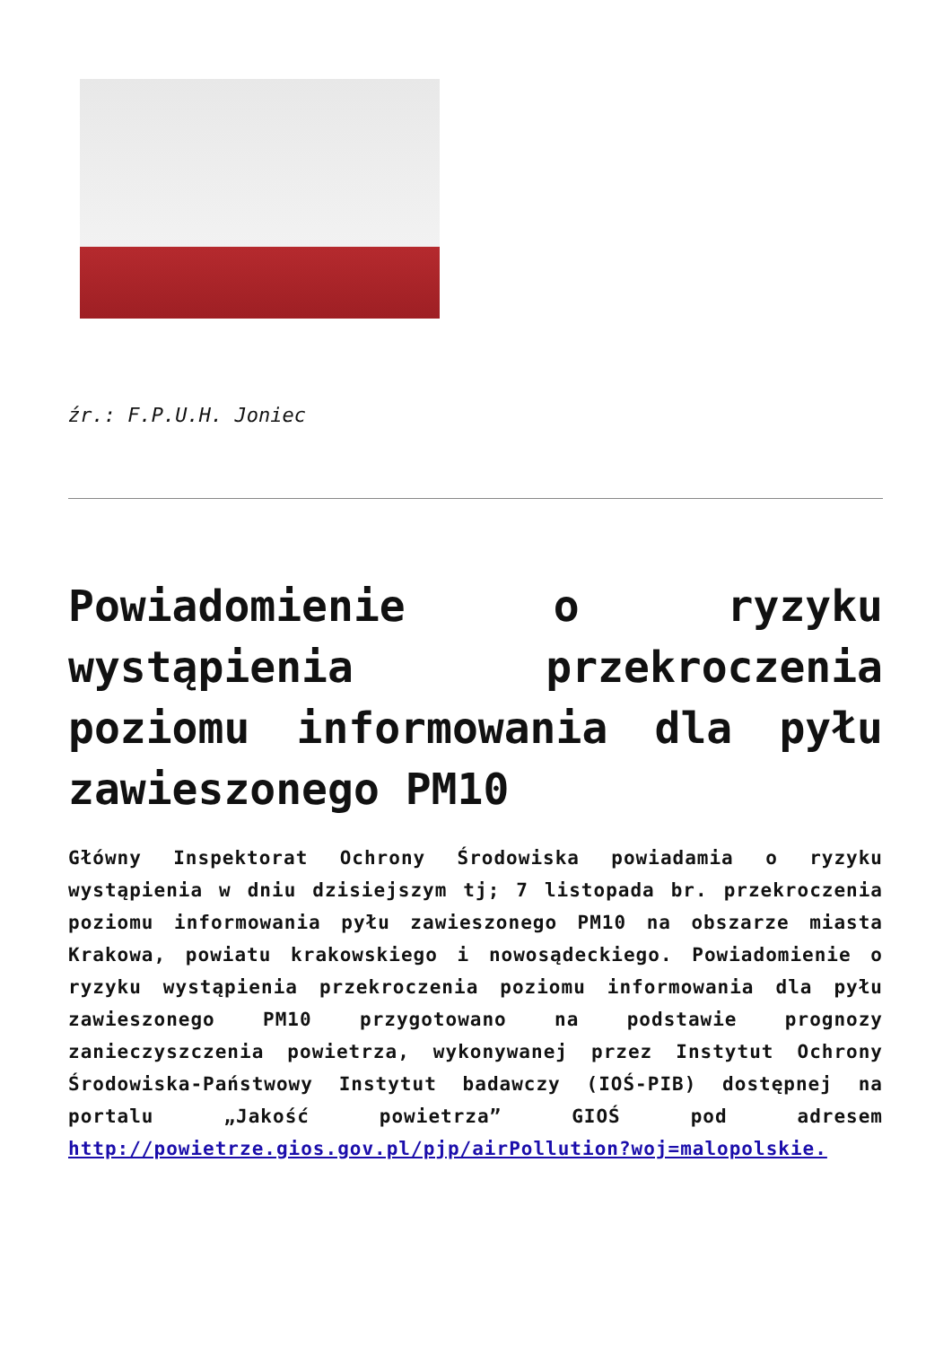źr.: F.P.U.H. Joniec
Powiadomienie o ryzyku wystąpienia przekroczenia poziomu informowania dla pyłu zawieszonego PM10
Główny Inspektorat Ochrony Środowiska powiadamia o ryzyku wystąpienia w dniu dzisiejszym tj; 7 listopada br. przekroczenia poziomu informowania pyłu zawieszonego PM10 na obszarze miasta Krakowa, powiatu krakowskiego i nowosądeckiego. Powiadomienie o ryzyku wystąpienia przekroczenia poziomu informowania dla pyłu zawieszonego PM10 przygotowano na podstawie prognozy zanieczyszczenia powietrza, wykonywanej przez Instytut Ochrony Środowiska-Państwowy Instytut badawczy (IOŚ-PIB) dostępnej na portalu „Jakość powietrza” GIOŚ pod adresem http://powietrze.gios.gov.pl/pjp/airPollution?woj=malopolskie.